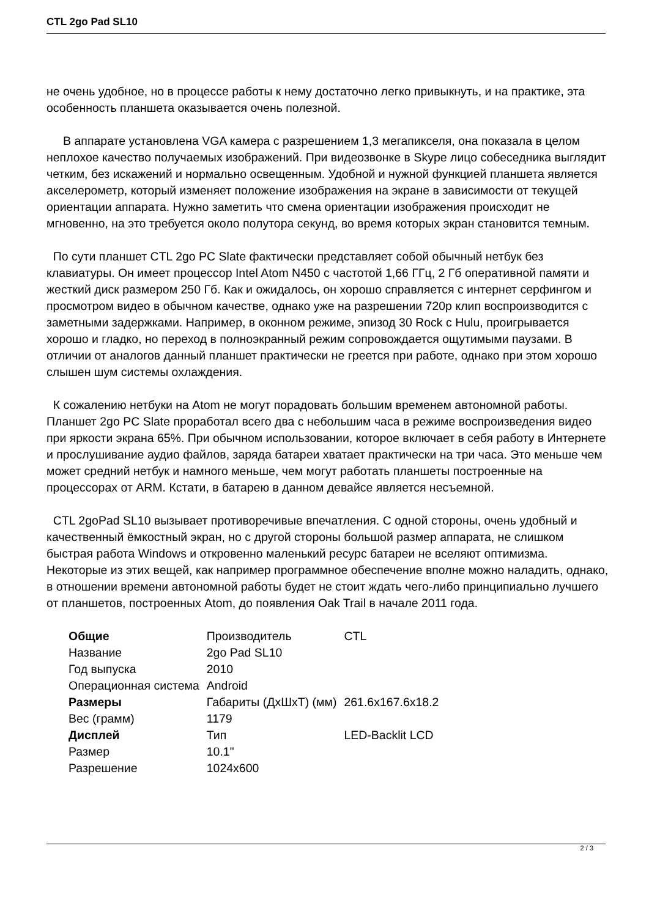CTL 2go Pad SL10
не очень удобное, но в процессе работы к нему достаточно легко привыкнуть, и на практике, эта особенность планшета оказывается очень полезной.
В аппарате установлена VGA камера с разрешением 1,3 мегапикселя, она показала в целом неплохое качество получаемых изображений. При видеозвонке в Skype лицо собеседника выглядит четким, без искажений и нормально освещенным. Удобной и нужной функцией планшета является акселерометр, который изменяет положение изображения на экране в зависимости от текущей ориентации аппарата. Нужно заметить что смена ориентации изображения происходит не мгновенно, на это требуется около полутора секунд, во время которых экран становится темным.
По сути планшет CTL 2go PC Slate фактически представляет собой обычный нетбук без клавиатуры. Он имеет процессор Intel Atom N450 с частотой 1,66 ГГц, 2 Гб оперативной памяти и жесткий диск размером 250 Гб. Как и ожидалось, он хорошо справляется с интернет серфингом и просмотром видео в обычном качестве, однако уже на разрешении 720p клип воспроизводится с заметными задержками. Например, в оконном режиме, эпизод 30 Rock с Hulu, проигрывается хорошо и гладко, но переход в полноэкранный режим сопровождается ощутимыми паузами. В отличии от аналогов данный планшет практически не греется при работе, однако при этом хорошо слышен шум системы охлаждения.
К сожалению нетбуки на Atom не могут порадовать большим временем автономной работы. Планшет 2go PC Slate проработал всего два с небольшим часа в режиме воспроизведения видео при яркости экрана 65%. При обычном использовании, которое включает в себя работу в Интернете и прослушивание аудио файлов, заряда батареи хватает практически на три часа. Это меньше чем может средний нетбук и намного меньше, чем могут работать планшеты построенные на процессорах от ARM. Кстати, в батарею в данном девайсе является несъемной.
CTL 2goPad SL10 вызывает противоречивые впечатления. С одной стороны, очень удобный и качественный ёмкостный экран, но с другой стороны большой размер аппарата, не слишком быстрая работа Windows и откровенно маленький ресурс батареи не вселяют оптимизма. Некоторые из этих вещей, как например программное обеспечение вполне можно наладить, однако, в отношении времени автономной работы будет не стоит ждать чего-либо принципиально лучшего от планшетов, построенных Atom, до появления Oak Trail в начале 2011 года.
| Общие | Производитель | CTL |
| Название | 2go Pad SL10 | |
| Год выпуска | 2010 | |
| Операционная система | Android | |
| Размеры | Габариты (ДхШхТ) (мм) | 261.6x167.6x18.2 |
| Вес (грамм) | 1179 | |
| Дисплей | Тип | LED-Backlit LCD |
| Размер | 10.1" | |
| Разрешение | 1024x600 | |
2 / 3